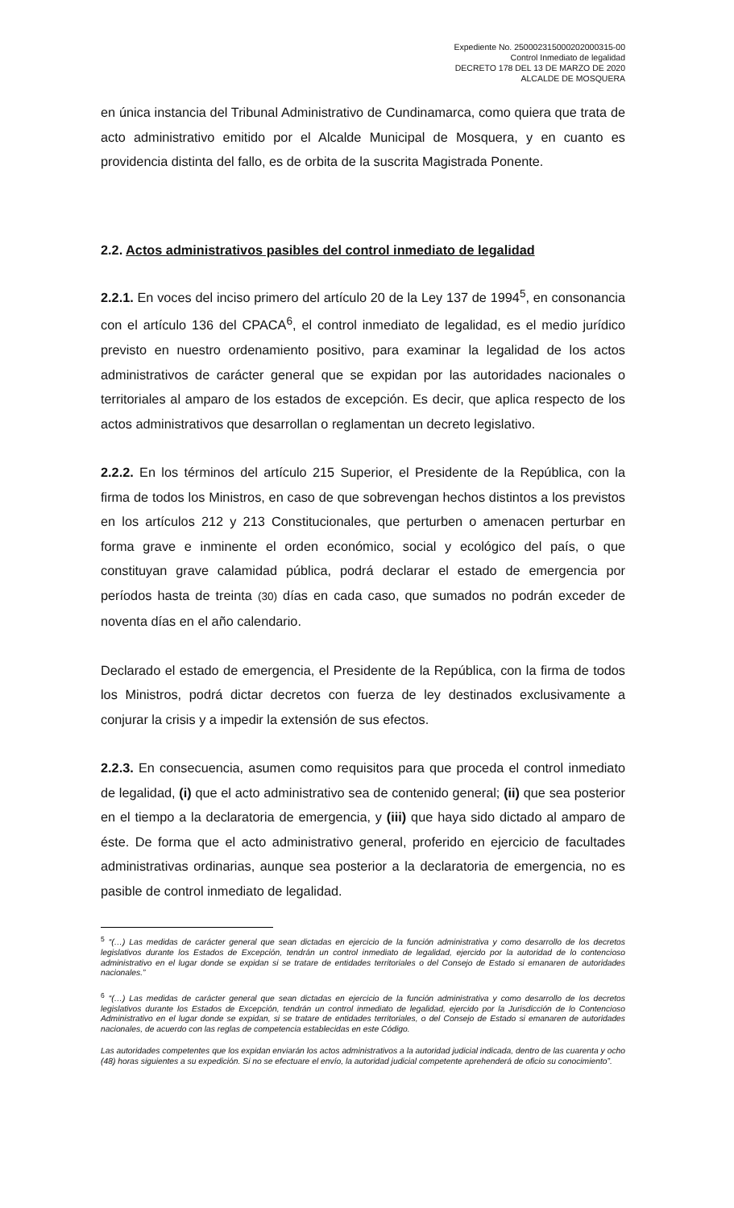Expediente No. 25000231500020200031­5-00
Control Inmediato de legalidad
DECRETO 178 DEL 13 DE MARZO DE 2020
ALCALDE DE MOSQUERA
en única instancia del Tribunal Administrativo de Cundinamarca, como quiera que trata de acto administrativo emitido por el Alcalde Municipal de Mosquera, y en cuanto es providencia distinta del fallo, es de orbita de la suscrita Magistrada Ponente.
2.2. Actos administrativos pasibles del control inmediato de legalidad
2.2.1. En voces del inciso primero del artículo 20 de la Ley 137 de 1994<sup>5</sup>, en consonancia con el artículo 136 del CPACA<sup>6</sup>, el control inmediato de legalidad, es el medio jurídico previsto en nuestro ordenamiento positivo, para examinar la legalidad de los actos administrativos de carácter general que se expidan por las autoridades nacionales o territoriales al amparo de los estados de excepción. Es decir, que aplica respecto de los actos administrativos que desarrollan o reglamentan un decreto legislativo.
2.2.2. En los términos del artículo 215 Superior, el Presidente de la República, con la firma de todos los Ministros, en caso de que sobrevengan hechos distintos a los previstos en los artículos 212 y 213 Constitucionales, que perturben o amenacen perturbar en forma grave e inminente el orden económico, social y ecológico del país, o que constituyan grave calamidad pública, podrá declarar el estado de emergencia por períodos hasta de treinta (30) días en cada caso, que sumados no podrán exceder de noventa días en el año calendario.
Declarado el estado de emergencia, el Presidente de la República, con la firma de todos los Ministros, podrá dictar decretos con fuerza de ley destinados exclusivamente a conjurar la crisis y a impedir la extensión de sus efectos.
2.2.3. En consecuencia, asumen como requisitos para que proceda el control inmediato de legalidad, (i) que el acto administrativo sea de contenido general; (ii) que sea posterior en el tiempo a la declaratoria de emergencia, y (iii) que haya sido dictado al amparo de éste. De forma que el acto administrativo general, proferido en ejercicio de facultades administrativas ordinarias, aunque sea posterior a la declaratoria de emergencia, no es pasible de control inmediato de legalidad.
<sup>5</sup> “(…) Las medidas de carácter general que sean dictadas en ejercicio de la función administrativa y como desarrollo de los decretos legislativos durante los Estados de Excepción, tendrán un control inmediato de legalidad, ejercido por la autoridad de lo contencioso administrativo en el lugar donde se expidan si se tratare de entidades territoriales o del Consejo de Estado si emanaren de autoridades nacionales.”
<sup>6</sup> “(…) Las medidas de carácter general que sean dictadas en ejercicio de la función administrativa y como desarrollo de los decretos legislativos durante los Estados de Excepción, tendrán un control inmediato de legalidad, ejercido por la Jurisdicción de lo Contencioso Administrativo en el lugar donde se expidan, si se tratare de entidades territoriales, o del Consejo de Estado si emanaren de autoridades nacionales, de acuerdo con las reglas de competencia establecidas en este Código.
Las autoridades competentes que los expidan enviarán los actos administrativos a la autoridad judicial indicada, dentro de las cuarenta y ocho (48) horas siguientes a su expedición. Si no se efectuare el envío, la autoridad judicial competente aprehenderá de oficio su conocimiento”.